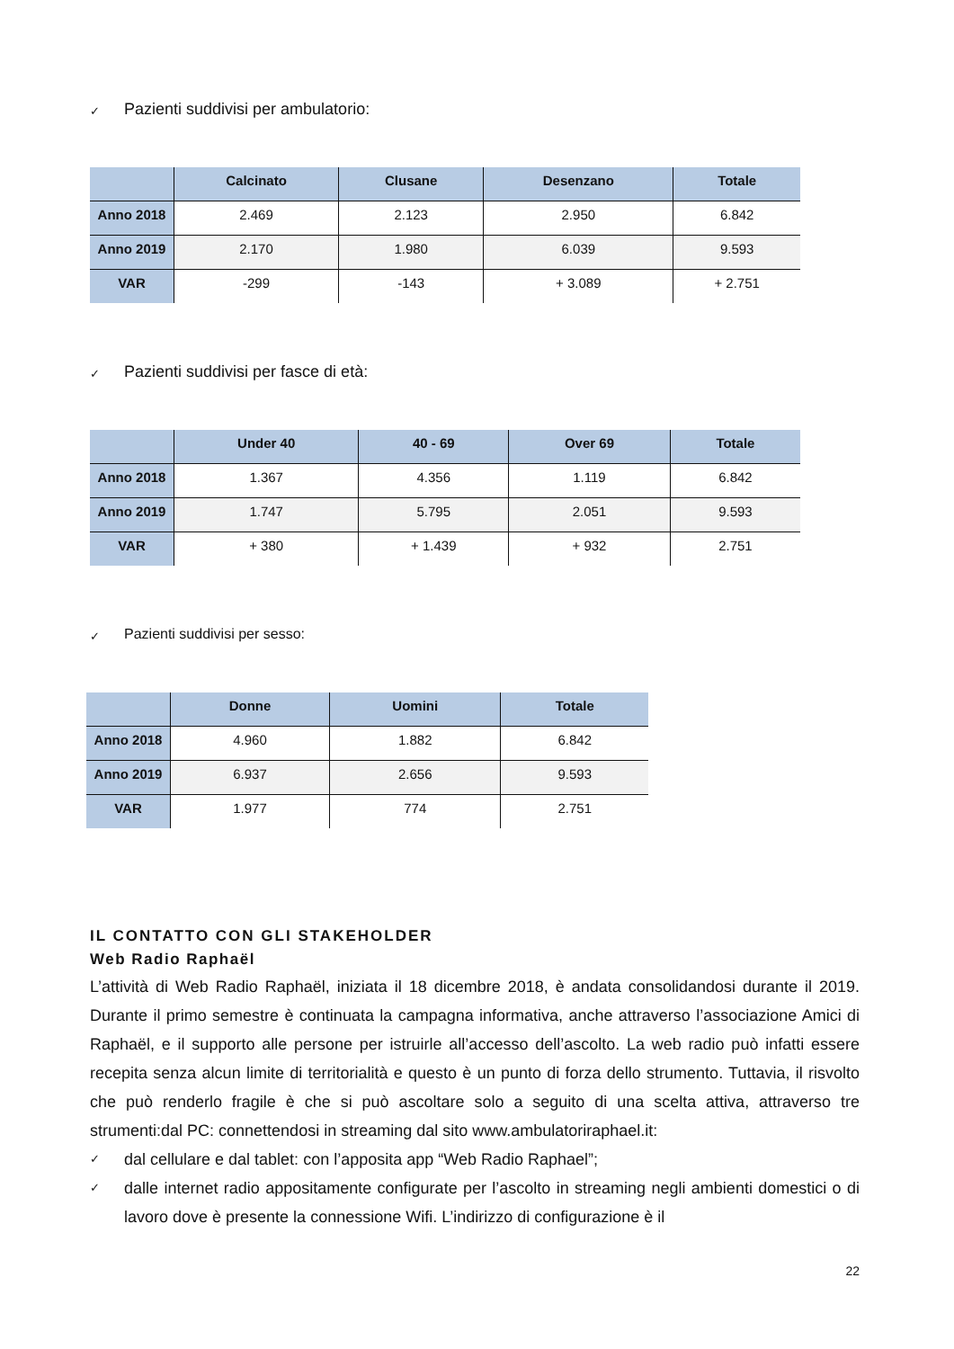✓ Pazienti suddivisi per ambulatorio:
| | Calcinato | Clusane | Desenzano | Totale |
| --- | --- | --- | --- | --- |
| Anno 2018 | 2.469 | 2.123 | 2.950 | 6.842 |
| Anno 2019 | 2.170 | 1.980 | 6.039 | 9.593 |
| VAR | -299 | -143 | + 3.089 | + 2.751 |
✓ Pazienti suddivisi per fasce di età:
| | Under 40 | 40 - 69 | Over 69 | Totale |
| --- | --- | --- | --- | --- |
| Anno 2018 | 1.367 | 4.356 | 1.119 | 6.842 |
| Anno 2019 | 1.747 | 5.795 | 2.051 | 9.593 |
| VAR | + 380 | + 1.439 | + 932 | 2.751 |
✓ Pazienti suddivisi per sesso:
| | Donne | Uomini | Totale |
| --- | --- | --- | --- |
| Anno 2018 | 4.960 | 1.882 | 6.842 |
| Anno 2019 | 6.937 | 2.656 | 9.593 |
| VAR | 1.977 | 774 | 2.751 |
IL CONTATTO CON GLI STAKEHOLDER
Web Radio Raphaël
L’attività di Web Radio Raphaël, iniziata il 18 dicembre 2018, è andata consolidandosi durante il 2019. Durante il primo semestre è continuata la campagna informativa, anche attraverso l’associazione Amici di Raphaël, e il supporto alle persone per istruirle all’accesso dell’ascolto. La web radio può infatti essere recepita senza alcun limite di territorialità e questo è un punto di forza dello strumento. Tuttavia, il risvolto che può renderlo fragile è che si può ascoltare solo a seguito di una scelta attiva, attraverso tre strumenti:dal PC: connettendosi in streaming dal sito www.ambulatoriraphael.it:
✓ dal cellulare e dal tablet: con l’apposita app “Web Radio Raphael”;
✓ dalle internet radio appositamente configurate per l’ascolto in streaming negli ambienti domestici o di lavoro dove è presente la connessione Wifi. L’indirizzo di configurazione è il
22